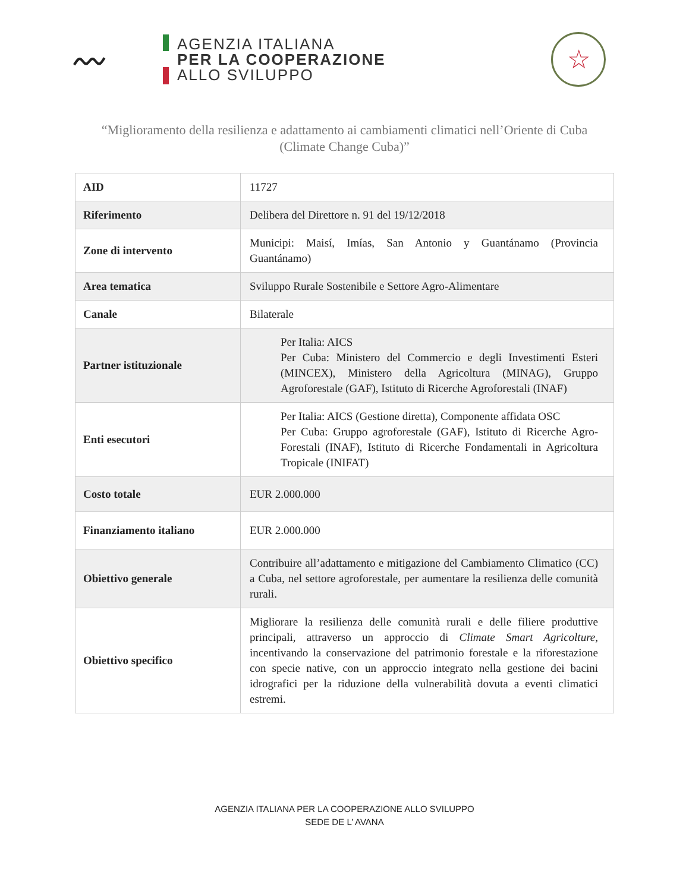〰
AGENZIA ITALIANA
PER LA COOPERAZIONE
ALLO SVILUPPO
☆
“Miglioramento della resilienza e adattamento ai cambiamenti climatici nell’Oriente di Cuba (Climate Change Cuba)”
| AID | 11727 |
| Riferimento | Delibera del Direttore n. 91 del 19/12/2018 |
| Zone di intervento | Municipi: Maisí, Imías, San Antonio y Guantánamo (Provincia Guantánamo) |
| Area tematica | Sviluppo Rurale Sostenibile e Settore Agro-Alimentare |
| Canale | Bilaterale |
| Partner istituzionale | Per Italia: AICS Per Cuba: Ministero del Commercio e degli Investimenti Esteri (MINCEX), Ministero della Agricoltura (MINAG), Gruppo Agroforestale (GAF), Istituto di Ricerche Agroforestali (INAF) |
| Enti esecutori | Per Italia: AICS (Gestione diretta), Componente affidata OSC Per Cuba: Gruppo agroforestale (GAF), Istituto di Ricerche Agro-Forestali (INAF), Istituto di Ricerche Fondamentali in Agricoltura Tropicale (INIFAT) |
| Costo totale | EUR 2.000.000 |
| Finanziamento italiano | EUR 2.000.000 |
| Obiettivo generale | Contribuire all’adattamento e mitigazione del Cambiamento Climatico (CC) a Cuba, nel settore agroforestale, per aumentare la resilienza delle comunità rurali. |
| Obiettivo specifico | Migliorare la resilienza delle comunità rurali e delle filiere produttive principali, attraverso un approccio di Climate Smart Agricolture , incentivando la conservazione del patrimonio forestale e la riforestazione con specie native, con un approccio integrato nella gestione dei bacini idrografici per la riduzione della vulnerabilità dovuta a eventi climatici estremi. |
AGENZIA ITALIANA PER LA COOPERAZIONE ALLO SVILUPPO
SEDE DE L’ AVANA